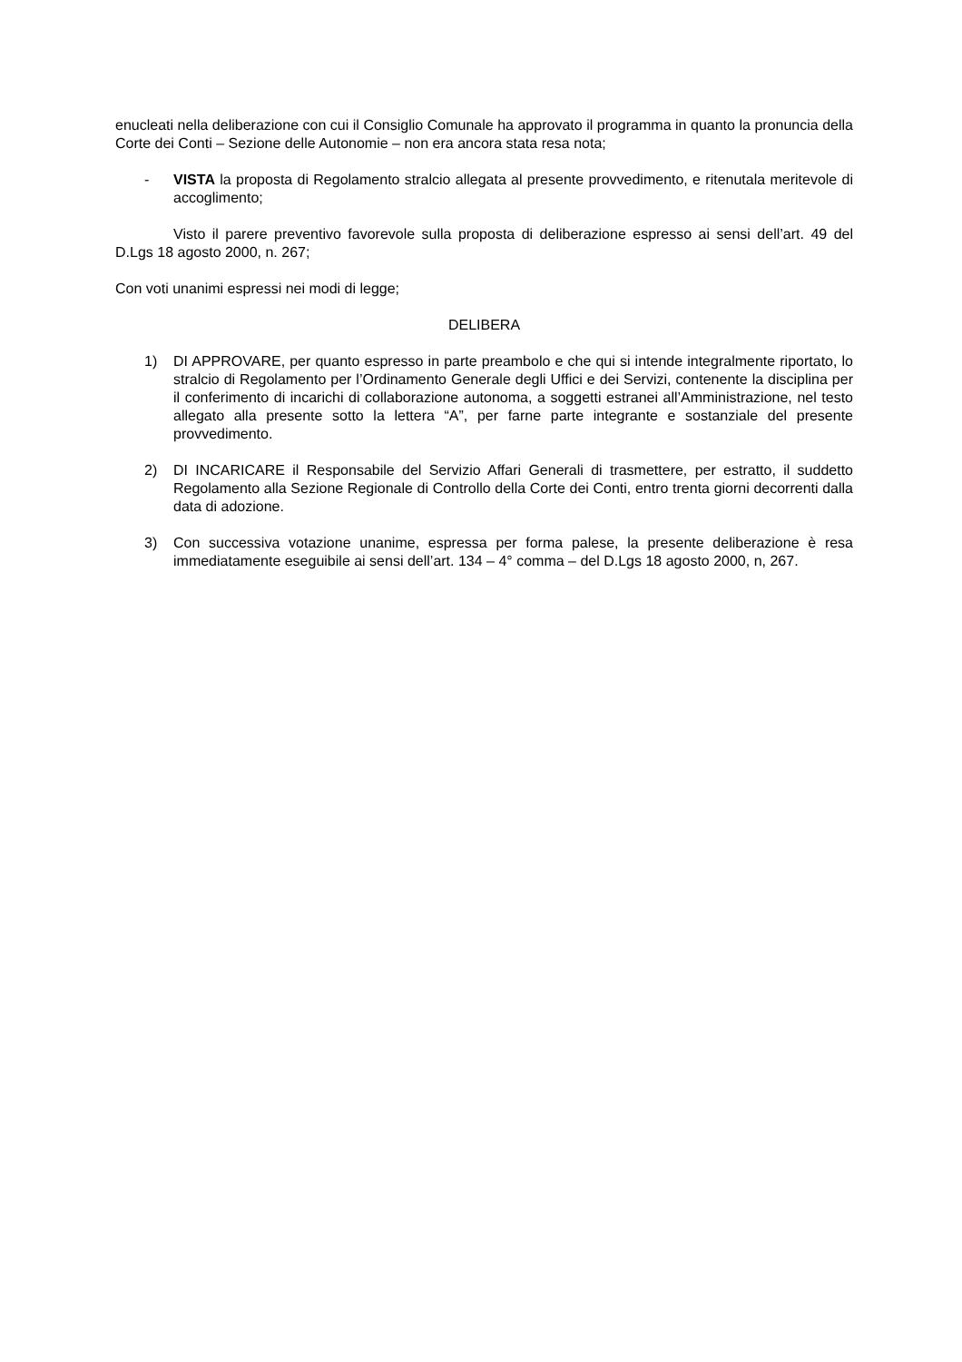enucleati nella deliberazione con cui il Consiglio Comunale ha approvato il programma in quanto la pronuncia della Corte dei Conti – Sezione delle Autonomie – non era ancora stata resa nota;
- VISTA la proposta di Regolamento stralcio allegata al presente provvedimento, e ritenutala meritevole di accoglimento;
Visto il parere preventivo favorevole sulla proposta di deliberazione espresso ai sensi dell’art. 49 del D.Lgs 18 agosto 2000, n. 267;
Con voti unanimi espressi nei modi di legge;
DELIBERA
1) DI APPROVARE, per quanto espresso in parte preambolo e che qui si intende integralmente riportato, lo stralcio di Regolamento per l’Ordinamento Generale degli Uffici e dei Servizi, contenente la disciplina per il conferimento di incarichi di collaborazione autonoma, a soggetti estranei all’Amministrazione, nel testo allegato alla presente sotto la lettera “A”, per farne parte integrante e sostanziale del presente provvedimento.
2) DI INCARICARE il Responsabile del Servizio Affari Generali di trasmettere, per estratto, il suddetto Regolamento alla Sezione Regionale di Controllo della Corte dei Conti, entro trenta giorni decorrenti dalla data di adozione.
3) Con successiva votazione unanime, espressa per forma palese, la presente deliberazione è resa immediatamente eseguibile ai sensi dell’art. 134 – 4° comma – del D.Lgs 18 agosto 2000, n, 267.